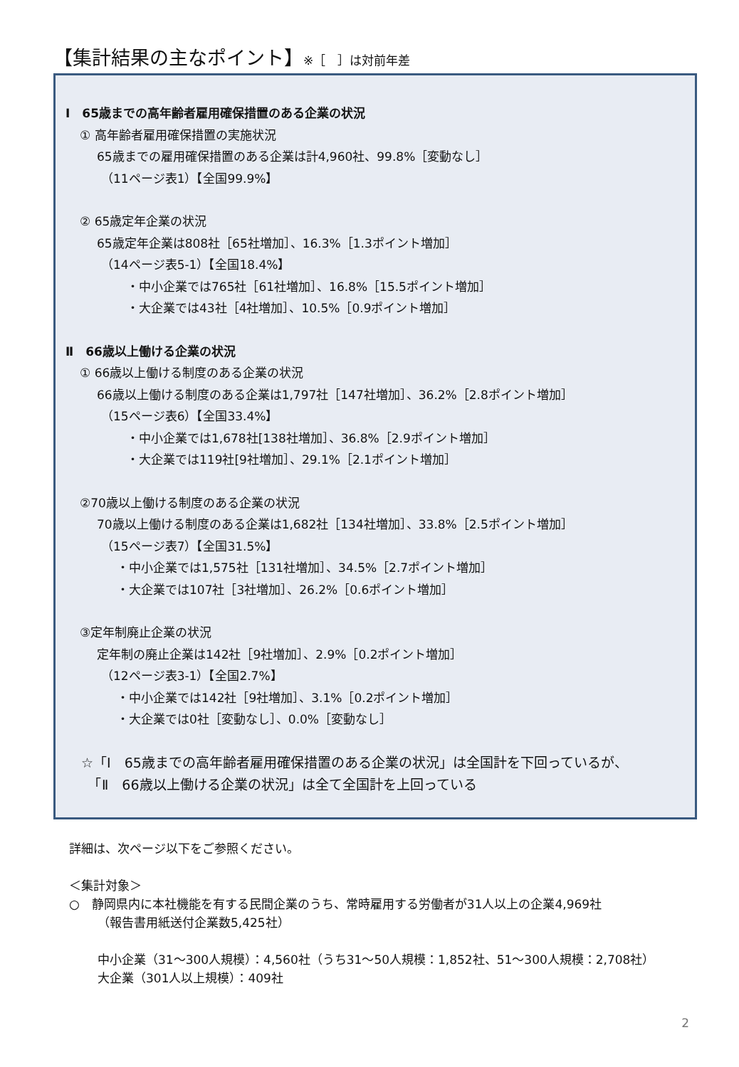【集計結果の主なポイント】※［　］は対前年差
Ⅰ　65歳までの高年齢者雇用確保措置のある企業の状況
① 高年齢者雇用確保措置の実施状況
65歳までの雇用確保措置のある企業は計4,960社、99.8%［変動なし］
（11ページ表1）【全国99.9%】
② 65歳定年企業の状況
65歳定年企業は808社［65社増加］、16.3%［1.3ポイント増加］
（14ページ表5-1）【全国18.4%】
・中小企業では765社［61社増加］、16.8%［15.5ポイント増加］
・大企業では43社［4社増加］、10.5%［0.9ポイント増加］
Ⅱ　66歳以上働ける企業の状況
① 66歳以上働ける制度のある企業の状況
66歳以上働ける制度のある企業は1,797社［147社増加］、36.2%［2.8ポイント増加］
（15ページ表6）【全国33.4%】
・中小企業では1,678社[138社増加］、36.8%［2.9ポイント増加］
・大企業では119社[9社増加］、29.1%［2.1ポイント増加］
②70歳以上働ける制度のある企業の状況
70歳以上働ける制度のある企業は1,682社［134社増加］、33.8%［2.5ポイント増加］
（15ページ表7）【全国31.5%】
・中小企業では1,575社［131社増加］、34.5%［2.7ポイント増加］
・大企業では107社［3社増加］、26.2%［0.6ポイント増加］
③定年制廃止企業の状況
定年制の廃止企業は142社［9社増加］、2.9%［0.2ポイント増加］
（12ページ表3-1）【全国2.7%】
・中小企業では142社［9社増加］、3.1%［0.2ポイント増加］
・大企業では0社［変動なし］、0.0%［変動なし］
☆「Ⅰ　65歳までの高年齢者雇用確保措置のある企業の状況」は全国計を下回っているが、
　「Ⅱ　66歳以上働ける企業の状況」は全て全国計を上回っている
詳細は、次ページ以下をご参照ください。
＜集計対象＞
○　静岡県内に本社機能を有する民間企業のうち、常時雇用する労働者が31人以上の企業4,969社
（報告書用紙送付企業数5,425社）
中小企業（31～300人規模）：4,560社（うち31～50人規模：1,852社、51～300人規模：2,708社）
大企業（301人以上規模）：409社
2